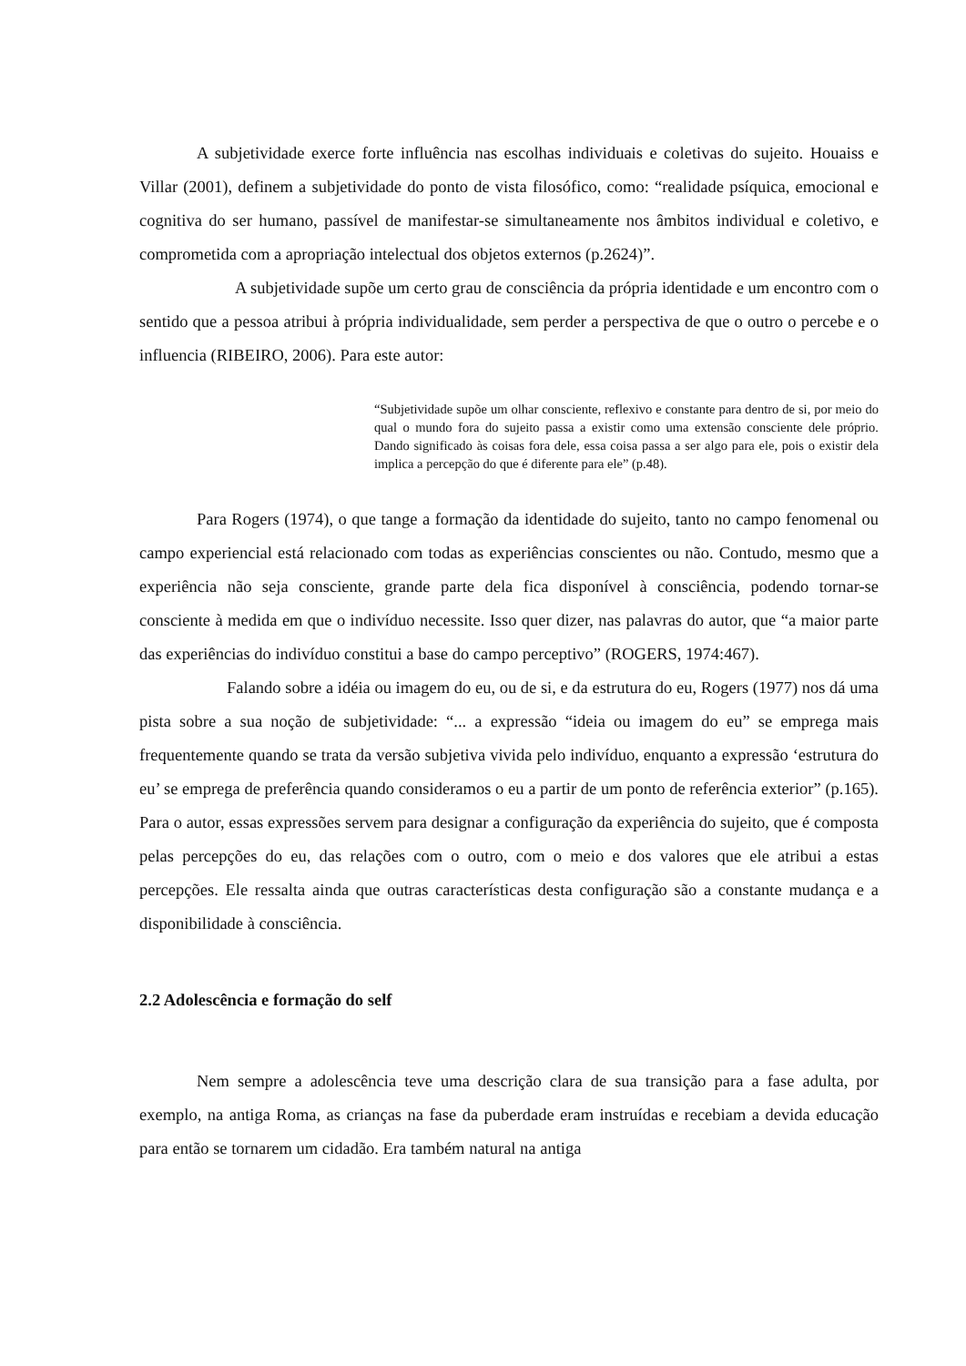A subjetividade exerce forte influência nas escolhas individuais e coletivas do sujeito. Houaiss e Villar (2001), definem a subjetividade do ponto de vista filosófico, como: “realidade psíquica, emocional e cognitiva do ser humano, passível de manifestar-se simultaneamente nos âmbitos individual e coletivo, e comprometida com a apropriação intelectual dos objetos externos (p.2624)”.
A subjetividade supõe um certo grau de consciência da própria identidade e um encontro com o sentido que a pessoa atribui à própria individualidade, sem perder a perspectiva de que o outro o percebe e o influencia (RIBEIRO, 2006). Para este autor:
“Subjetividade supõe um olhar consciente, reflexivo e constante para dentro de si, por meio do qual o mundo fora do sujeito passa a existir como uma extensão consciente dele próprio. Dando significado às coisas fora dele, essa coisa passa a ser algo para ele, pois o existir dela implica a percepção do que é diferente para ele” (p.48).
Para Rogers (1974), o que tange a formação da identidade do sujeito, tanto no campo fenomenal ou campo experiencial está relacionado com todas as experiências conscientes ou não. Contudo, mesmo que a experiência não seja consciente, grande parte dela fica disponível à consciência, podendo tornar-se consciente à medida em que o indivíduo necessite. Isso quer dizer, nas palavras do autor, que “a maior parte das experiências do indivíduo constitui a base do campo perceptivo” (ROGERS, 1974:467).
Falando sobre a idéia ou imagem do eu, ou de si, e da estrutura do eu, Rogers (1977) nos dá uma pista sobre a sua noção de subjetividade: “... a expressão “ideia ou imagem do eu” se emprega mais frequentemente quando se trata da versão subjetiva vivida pelo indivíduo, enquanto a expressão ‘estrutura do eu’ se emprega de preferência quando consideramos o eu a partir de um ponto de referência exterior” (p.165). Para o autor, essas expressões servem para designar a configuração da experiência do sujeito, que é composta pelas percepções do eu, das relações com o outro, com o meio e dos valores que ele atribui a estas percepções. Ele ressalta ainda que outras características desta configuração são a constante mudança e a disponibilidade à consciência.
2.2 Adolescência e formação do self
Nem sempre a adolescência teve uma descrição clara de sua transição para a fase adulta, por exemplo, na antiga Roma, as crianças na fase da puberdade eram instruídas e recebiam a devida educação para então se tornarem um cidadão. Era também natural na antiga